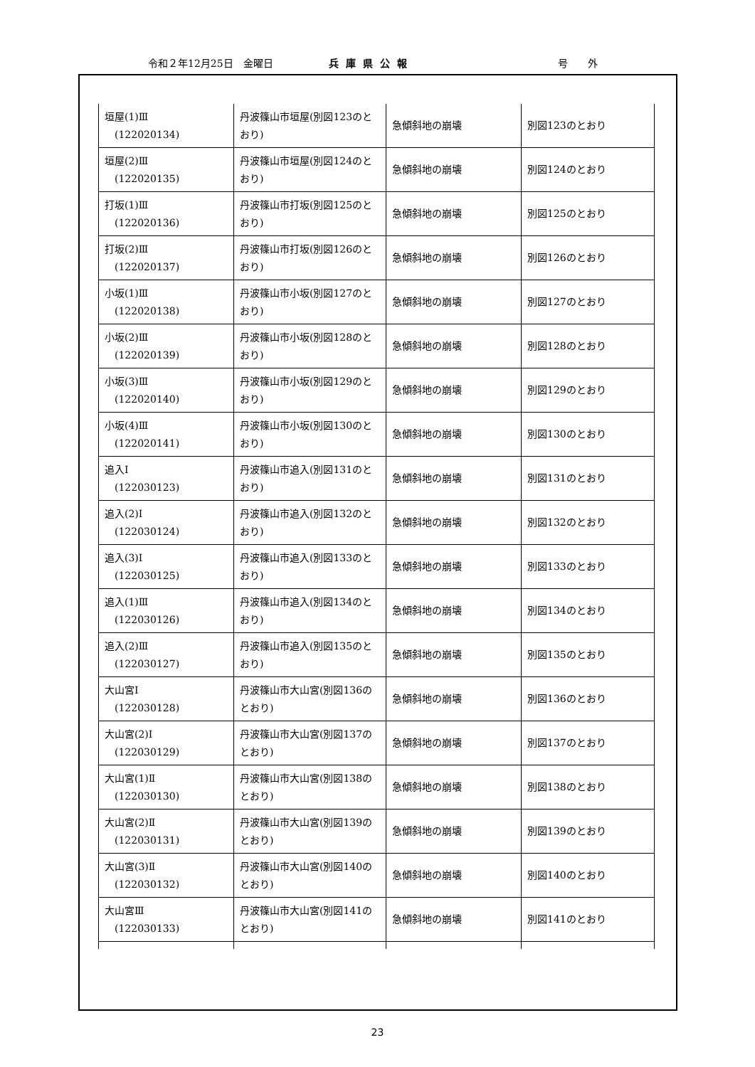令和２年12月25日　金曜日 兵庫県公報 号　　外
| 垣屋(1)Ⅲ (122020134) | 丹波篠山市垣屋(別図123のとおり) | 急傾斜地の崩壊 | 別図123のとおり |
| 垣屋(2)Ⅲ (122020135) | 丹波篠山市垣屋(別図124のとおり) | 急傾斜地の崩壊 | 別図124のとおり |
| 打坂(1)Ⅲ (122020136) | 丹波篠山市打坂(別図125のとおり) | 急傾斜地の崩壊 | 別図125のとおり |
| 打坂(2)Ⅲ (122020137) | 丹波篠山市打坂(別図126のとおり) | 急傾斜地の崩壊 | 別図126のとおり |
| 小坂(1)Ⅲ (122020138) | 丹波篠山市小坂(別図127のとおり) | 急傾斜地の崩壊 | 別図127のとおり |
| 小坂(2)Ⅲ (122020139) | 丹波篠山市小坂(別図128のとおり) | 急傾斜地の崩壊 | 別図128のとおり |
| 小坂(3)Ⅲ (122020140) | 丹波篠山市小坂(別図129のとおり) | 急傾斜地の崩壊 | 別図129のとおり |
| 小坂(4)Ⅲ (122020141) | 丹波篠山市小坂(別図130のとおり) | 急傾斜地の崩壊 | 別図130のとおり |
| 追入Ⅰ (122030123) | 丹波篠山市追入(別図131のとおり) | 急傾斜地の崩壊 | 別図131のとおり |
| 追入(2)Ⅰ (122030124) | 丹波篠山市追入(別図132のとおり) | 急傾斜地の崩壊 | 別図132のとおり |
| 追入(3)Ⅰ (122030125) | 丹波篠山市追入(別図133のとおり) | 急傾斜地の崩壊 | 別図133のとおり |
| 追入(1)Ⅲ (122030126) | 丹波篠山市追入(別図134のとおり) | 急傾斜地の崩壊 | 別図134のとおり |
| 追入(2)Ⅲ (122030127) | 丹波篠山市追入(別図135のとおり) | 急傾斜地の崩壊 | 別図135のとおり |
| 大山宮Ⅰ (122030128) | 丹波篠山市大山宮(別図136のとおり) | 急傾斜地の崩壊 | 別図136のとおり |
| 大山宮(2)Ⅰ (122030129) | 丹波篠山市大山宮(別図137のとおり) | 急傾斜地の崩壊 | 別図137のとおり |
| 大山宮(1)Ⅱ (122030130) | 丹波篠山市大山宮(別図138のとおり) | 急傾斜地の崩壊 | 別図138のとおり |
| 大山宮(2)Ⅱ (122030131) | 丹波篠山市大山宮(別図139のとおり) | 急傾斜地の崩壊 | 別図139のとおり |
| 大山宮(3)Ⅱ (122030132) | 丹波篠山市大山宮(別図140のとおり) | 急傾斜地の崩壊 | 別図140のとおり |
| 大山宮Ⅲ (122030133) | 丹波篠山市大山宮(別図141のとおり) | 急傾斜地の崩壊 | 別図141のとおり |
23